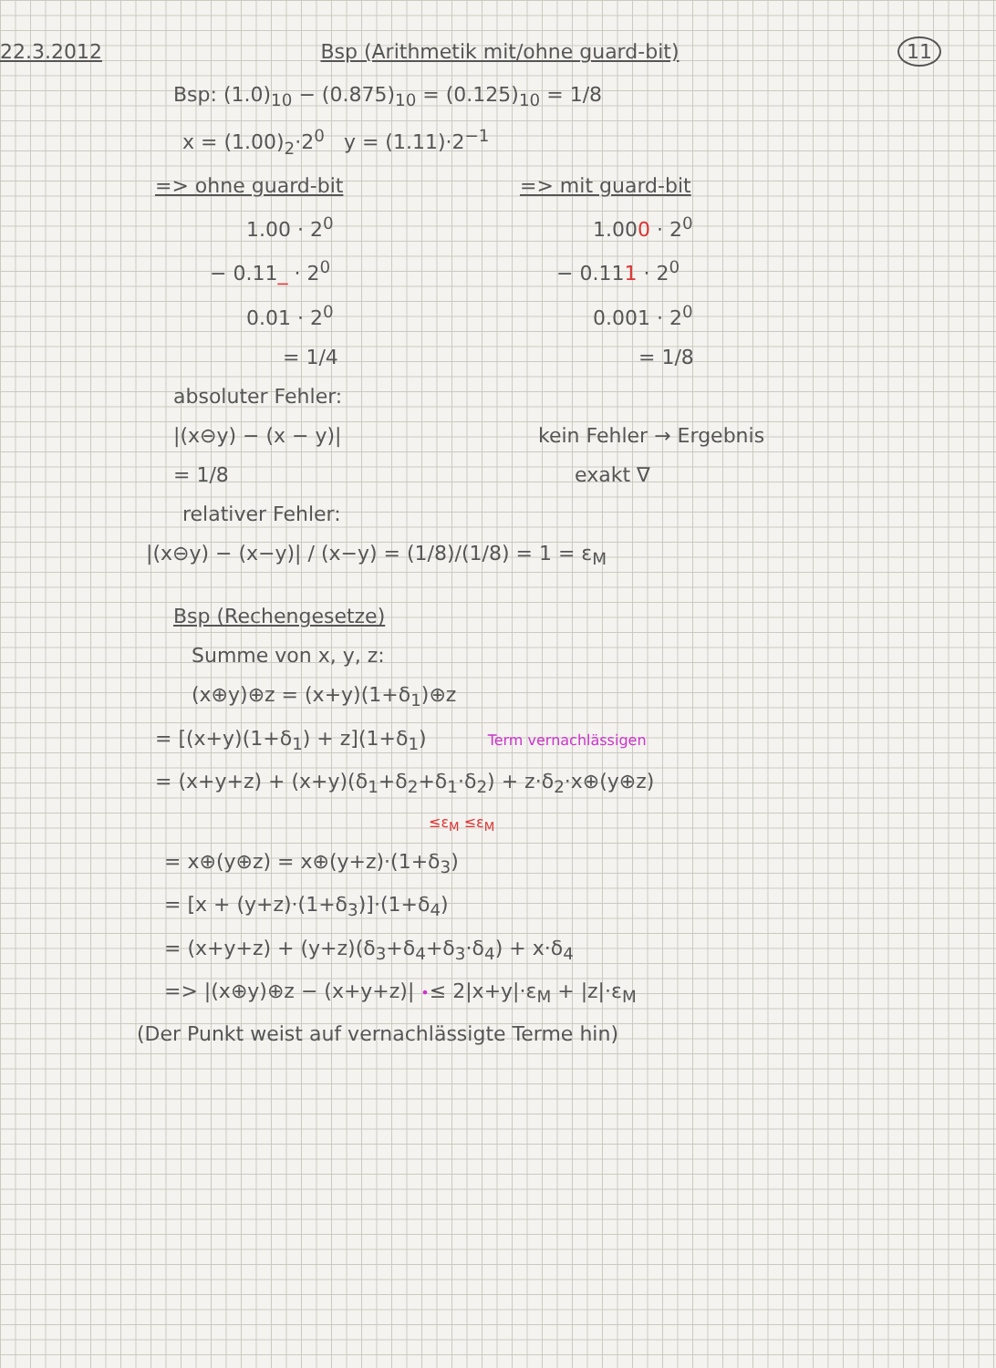22.3.2012 Bsp (Arithmetik mit/ohne guard-bit) 11
Bsp: (1.0)<sub>10</sub> − (0.875)<sub>10</sub> = (0.125)<sub>10</sub> = 1/8
x = (1.00)<sub>2</sub>·2<sup>0</sup> y = (1.11)·2<sup>−1</sup>
=> ohne guard-bit
1.00 · 2<sup>0</sup>
− 0.11_ · 2<sup>0</sup>
0.01 · 2<sup>0</sup>
= 1/4
=> mit guard-bit
1.000 · 2<sup>0</sup>
− 0.111 · 2<sup>0</sup>
0.001 · 2<sup>0</sup>
= 1/8
absoluter Fehler:
|(x⊖y) − (x − y)|
= 1/8
kein Fehler → Ergebnis
exakt ∇
relativer Fehler:
|(x⊖y) − (x−y)| / (x−y) = (1/8)/(1/8) = 1 = ε<sub>M</sub>
Bsp (Rechengesetze)
Summe von x, y, z:
(x⊕y)⊕z = (x+y)(1+δ<sub>1</sub>)⊕z
= [(x+y)(1+δ<sub>1</sub>) + z](1+δ<sub>1</sub>) Term vernachlässigen
= (x+y+z) + (x+y)(δ<sub>1</sub>+δ<sub>2</sub>+δ<sub>1</sub>·δ<sub>2</sub>) + z·δ<sub>2</sub>·x⊕(y⊕z)
≤ε<sub>M</sub> ≤ε<sub>M</sub>
= x⊕(y⊕z) = x⊕(y+z)·(1+δ<sub>3</sub>)
= [x + (y+z)·(1+δ<sub>3</sub>)]·(1+δ<sub>4</sub>)
= (x+y+z) + (y+z)(δ<sub>3</sub>+δ<sub>4</sub>+δ<sub>3</sub>·δ<sub>4</sub>) + x·δ<sub>4</sub>
=> |(x⊕y)⊕z − (x+y+z)| •≤ 2|x+y|·ε<sub>M</sub> + |z|·ε<sub>M</sub>
(Der Punkt weist auf vernachlässigte Terme hin)